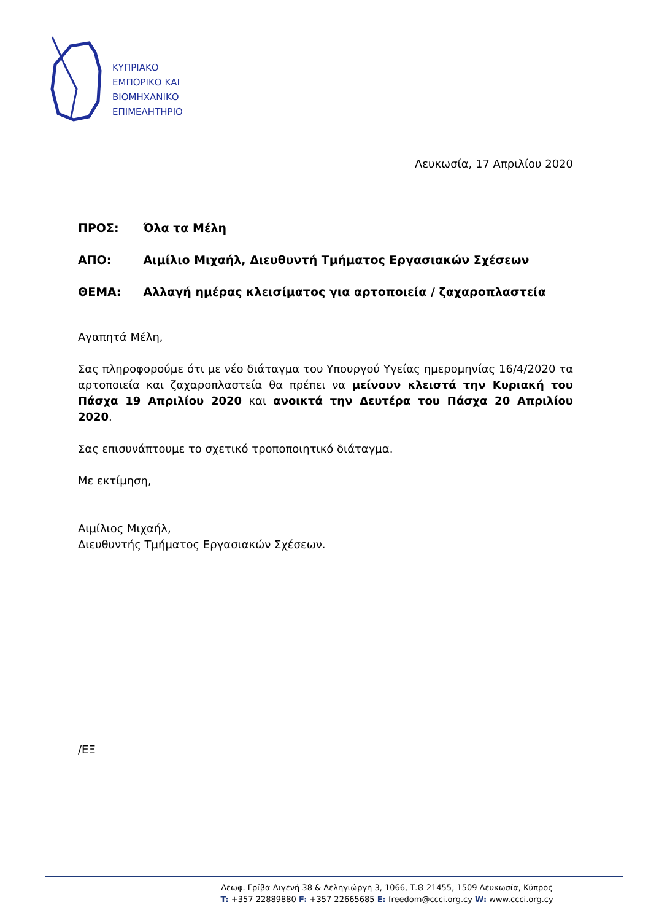ΚΥΠΡΙΑΚΟ
ΕΜΠΟΡΙΚΟ ΚΑΙ
ΒΙΟΜΗΧΑΝΙΚΟ
ΕΠΙΜΕΛΗΤΗΡΙΟ
Λευκωσία, 17 Απριλίου 2020
ΠΡΟΣ: Όλα τα Μέλη
ΑΠΟ: Αιμίλιο Μιχαήλ, Διευθυντή Τμήματος Εργασιακών Σχέσεων
ΘΕΜΑ: Αλλαγή ημέρας κλεισίματος για αρτοποιεία / ζαχαροπλαστεία
Αγαπητά Μέλη,
Σας πληροφορούμε ότι με νέο διάταγμα του Υπουργού Υγείας ημερομηνίας 16/4/2020 τα αρτοποιεία και ζαχαροπλαστεία θα πρέπει να μείνουν κλειστά την Κυριακή του Πάσχα 19 Απριλίου 2020 και ανοικτά την Δευτέρα του Πάσχα 20 Απριλίου 2020.
Σας επισυνάπτουμε το σχετικό τροποποιητικό διάταγμα.
Με εκτίμηση,
Αιμίλιος Μιχαήλ,
Διευθυντής Τμήματος Εργασιακών Σχέσεων.
/ΕΞ
Λεωφ. Γρίβα Διγενή 38 & Δεληγιώργη 3, 1066, Τ.Θ 21455, 1509 Λευκωσία, Κύπρος
T: +357 22889880 F: +357 22665685 E: freedom@ccci.org.cy W: www.ccci.org.cy